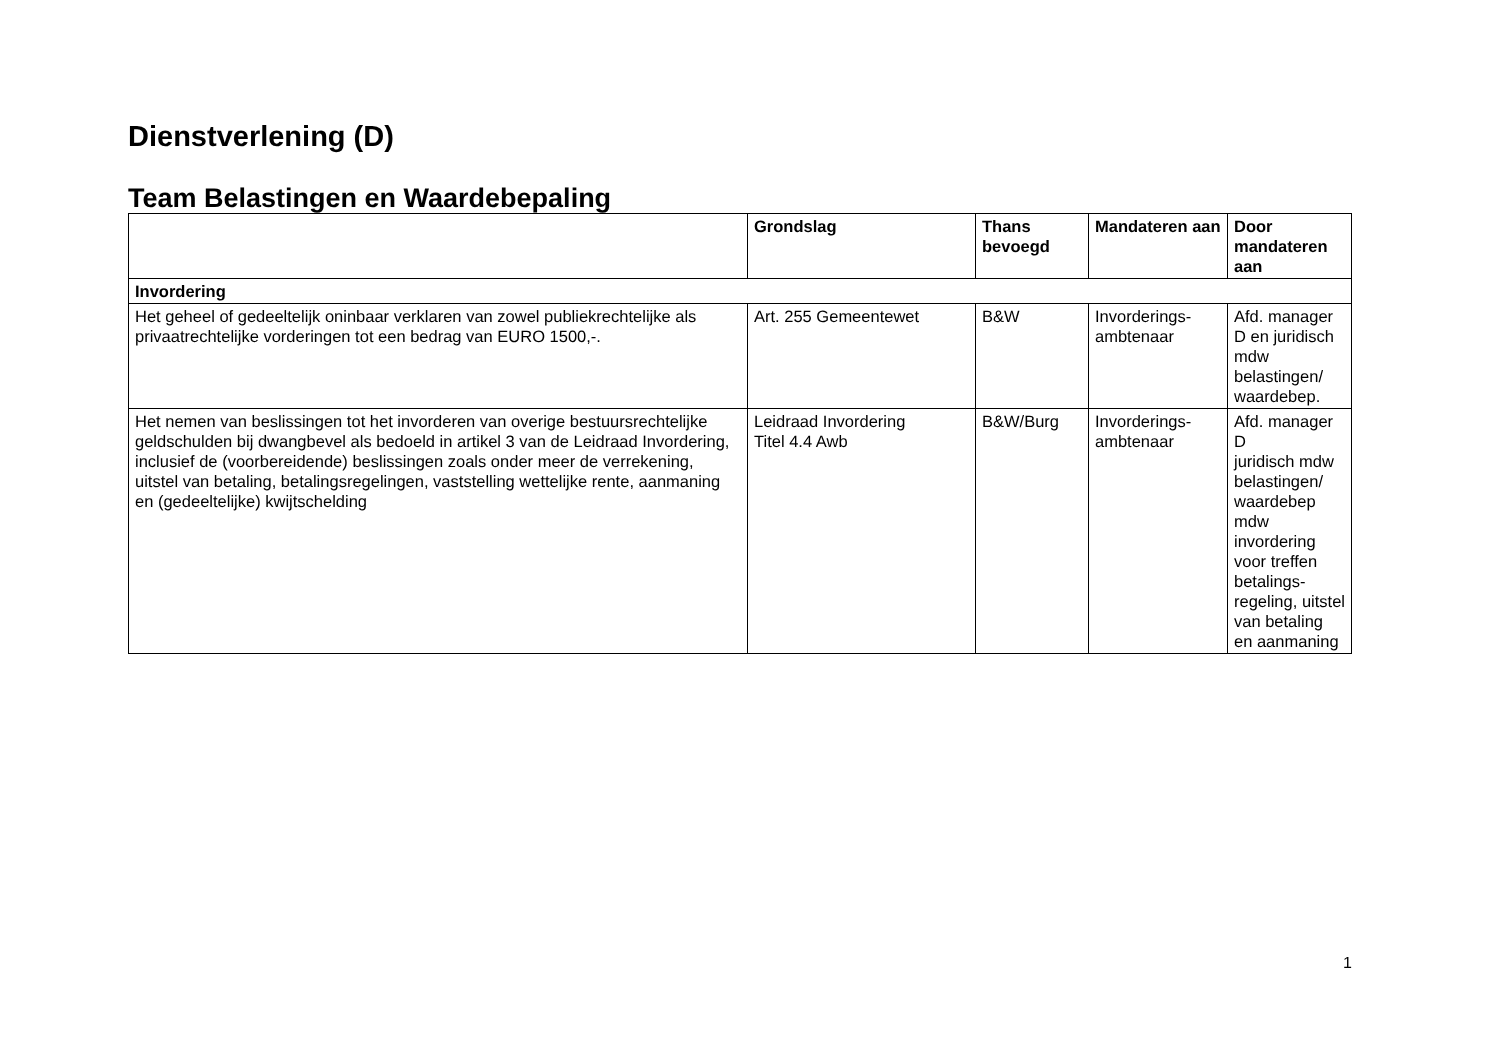Dienstverlening (D)
Team Belastingen en Waardebepaling
| | Grondslag | Thans bevoegd | Mandateren aan | Door mandateren aan |
| --- | --- | --- | --- | --- |
| Invordering | | | | |
| Het geheel of gedeeltelijk oninbaar verklaren van zowel publiekrechtelijke als privaatrechtelijke vorderingen tot een bedrag van EURO 1500,-. | Art. 255 Gemeentewet | B&W | Invorderings-ambtenaar | Afd. manager D en juridisch mdw belastingen/ waardebep. |
| Het nemen van beslissingen tot het invorderen van overige bestuursrechtelijke geldschulden bij dwangbevel als bedoeld in artikel 3 van de Leidraad Invordering, inclusief de (voorbereidende) beslissingen zoals onder meer de verrekening, uitstel van betaling, betalingsregelingen, vaststelling wettelijke rente, aanmaning en (gedeeltelijke) kwijtschelding | Leidraad Invordering Titel 4.4 Awb | B&W/Burg | Invorderings-ambtenaar | Afd. manager D juridisch mdw belastingen/ waardebep mdw invordering voor treffen betalings-regeling, uitstel van betaling en aanmaning |
1